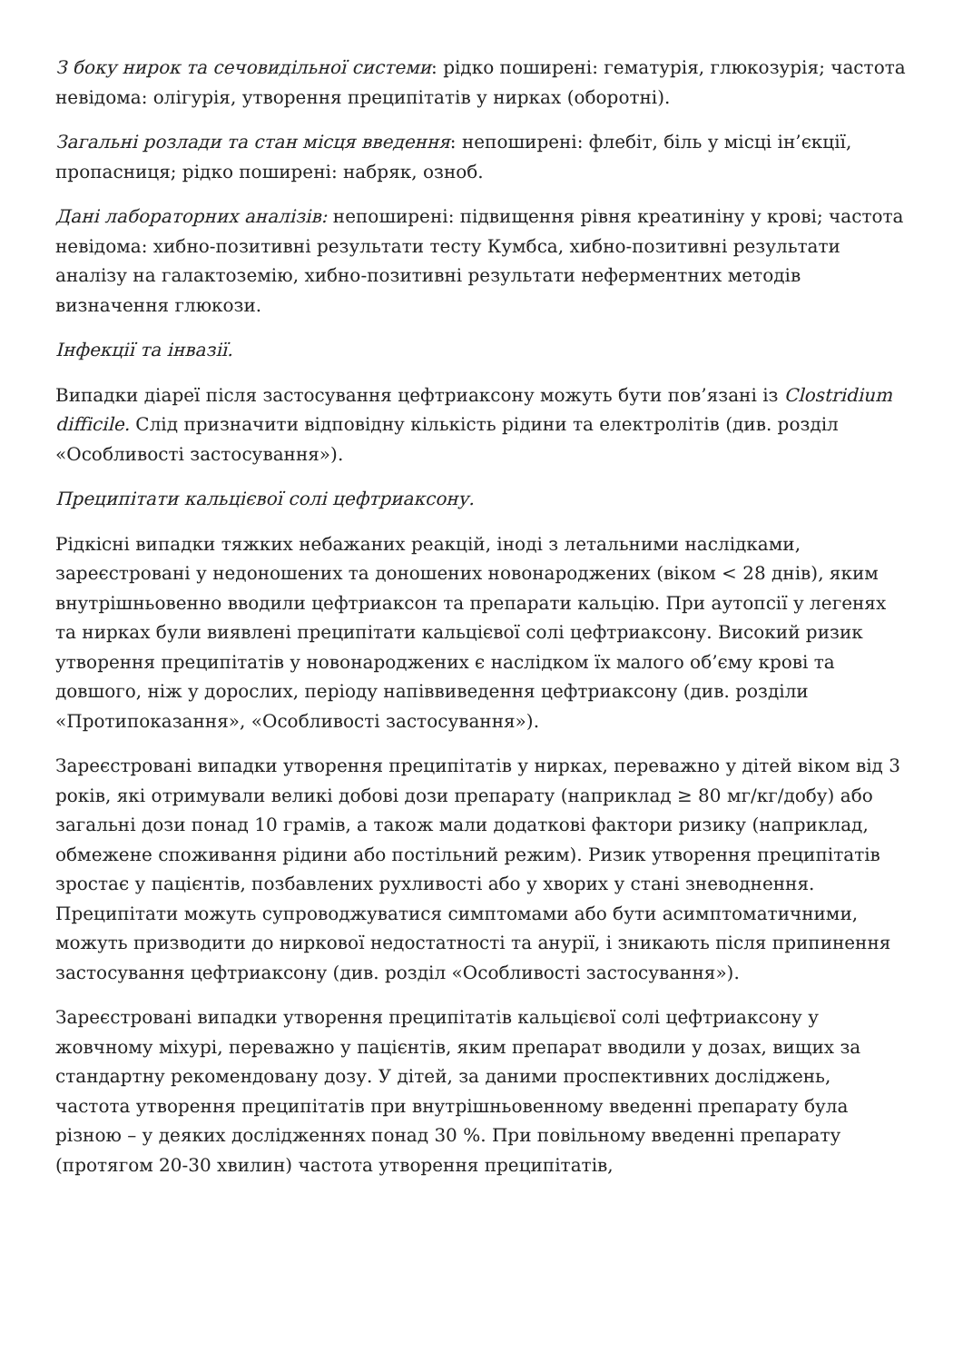З боку нирок та сечовидільної системи: рідко поширені: гематурія, глюкозурія; частота невідома: олігурія, утворення преципітатів у нирках (оборотні).
Загальні розлади та стан місця введення: непоширені: флебіт, біль у місці ін’єкції, пропасниця; рідко поширені: набряк, озноб.
Дані лабораторних аналізів: непоширені: підвищення рівня креатиніну у крові; частота невідома: хибно-позитивні результати тесту Кумбса, хибно-позитивні результати аналізу на галактоземію, хибно-позитивні результати неферментних методів визначення глюкози.
Інфекції та інвазії.
Випадки діареї після застосування цефтриаксону можуть бути пов’язані із Clostridium difficile. Слід призначити відповідну кількість рідини та електролітів (див. розділ «Особливості застосування»).
Преципітати кальцієвої солі цефтриаксону.
Рідкісні випадки тяжких небажаних реакцій, іноді з летальними наслідками, зареєстровані у недоношених та доношених новонароджених (віком < 28 днів), яким внутрішньовенно вводили цефтриаксон та препарати кальцію. При аутопсії у легенях та нирках були виявлені преципітати кальцієвої солі цефтриаксону. Високий ризик утворення преципітатів у новонароджених є наслідком їх малого об’єму крові та довшого, ніж у дорослих, періоду напіввиведення цефтриаксону (див. розділи «Протипоказання», «Особливості застосування»).
Зареєстровані випадки утворення преципітатів у нирках, переважно у дітей віком від 3 років, які отримували великі добові дози препарату (наприклад ≥ 80 мг/кг/добу) або загальні дози понад 10 грамів, а також мали додаткові фактори ризику (наприклад, обмежене споживання рідини або постільний режим). Ризик утворення преципітатів зростає у пацієнтів, позбавлених рухливості або у хворих у стані зневоднення. Преципітати можуть супроводжуватися симптомами або бути асимптоматичними, можуть призводити до ниркової недостатності та анурії, і зникають після припинення застосування цефтриаксону (див. розділ «Особливості застосування»).
Зареєстровані випадки утворення преципітатів кальцієвої солі цефтриаксону у жовчному міхурі, переважно у пацієнтів, яким препарат вводили у дозах, вищих за стандартну рекомендовану дозу. У дітей, за даними проспективних досліджень, частота утворення преципітатів при внутрішньовенному введенні препарату була різною – у деяких дослідженнях понад 30 %. При повільному введенні препарату (протягом 20-30 хвилин) частота утворення преципітатів,